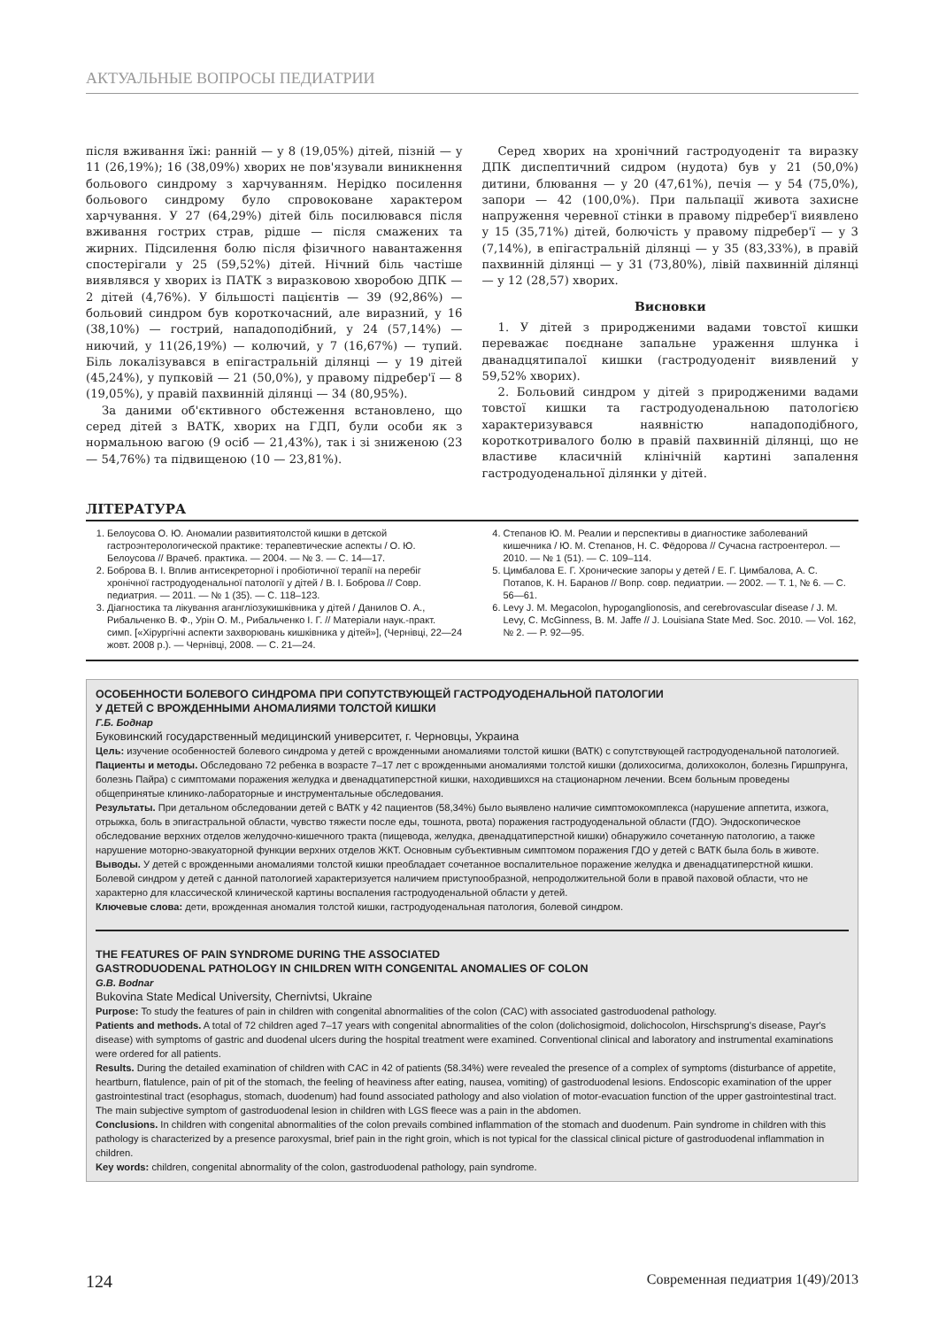АКТУАЛЬНЫЕ ВОПРОСЫ ПЕДИАТРИИ
після вживання їжі: ранній — у 8 (19,05%) дітей, пізній — у 11 (26,19%); 16 (38,09%) хворих не пов'язували виникнення больового синдрому з харчуванням. Нерідко посилення больового синдрому було спровоковане характером харчування. У 27 (64,29%) дітей біль посилювався після вживання гострих страв, рідше — після смажених та жирних. Підсилення болю після фізичного навантаження спостерігали у 25 (59,52%) дітей. Нічний біль частіше виявлявся у хворих із ПАТК з виразковою хворобою ДПК — 2 дітей (4,76%). У більшості пацієнтів — 39 (92,86%) — больовий синдром був короткочасний, але виразний, у 16 (38,10%) — гострий, нападоподібний, у 24 (57,14%) — ниючий, у 11(26,19%) — колючий, у 7 (16,67%) — тупий. Біль локалізувався в епігастральній ділянці — у 19 дітей (45,24%), у пупковій — 21 (50,0%), у правому підребер'ї — 8 (19,05%), у правій пахвинній ділянці — 34 (80,95%).
За даними об'єктивного обстеження встановлено, що серед дітей з ВАТК, хворих на ГДП, були особи як з нормальною вагою (9 осіб — 21,43%), так і зі зниженою (23 — 54,76%) та підвищеною (10 — 23,81%).
Серед хворих на хронічний гастродуоденіт та виразку ДПК диспептичний сидром (нудота) був у 21 (50,0%) дитини, блювання — у 20 (47,61%), печія — у 54 (75,0%), запори — 42 (100,0%). При пальпації живота захисне напруження черевної стінки в правому підребер'ї виявлено у 15 (35,71%) дітей, болючість у правому підребер'ї — у 3 (7,14%), в епігастральній ділянці — у 35 (83,33%), в правій пахвинній ділянці — у 31 (73,80%), лівій пахвинній ділянці — у 12 (28,57) хворих.
Висновки
1. У дітей з природженими вадами товстої кишки переважає поєднане запальне ураження шлунка і дванадцятипалої кишки (гастродуоденіт виявлений у 59,52% хворих).
2. Больовий синдром у дітей з природженими вадами товстої кишки та гастродуоденальною патологією характеризувався наявністю нападоподібного, короткотривалого болю в правій пахвинній ділянці, що не властиве класичній клінічній картині запалення гастродуоденальної ділянки у дітей.
ЛІТЕРАТУРА
1. Белоусова О. Ю. Аномалии развитиятолстой кишки в детской гастроэнтерологической практике: терапевтические аспекты / О. Ю. Белоусова // Врачеб. практика. — 2004. — № 3. — С. 14—17.
2. Боброва В. І. Вплив антисекреторної і пробіотичної терапії на перебіг хронічної гастродуоденальної патології у дітей / В. І. Боброва // Совр. педиатрия. — 2011. — № 1 (35). — С. 118–123.
3. Діагностика та лікування агангліозукишківника у дітей / Данилов О. А., Рибальченко В. Ф., Урін О. М., Рибальченко І. Г. // Матеріали наук.-практ. симп. [«Хірургічні аспекти захворювань кишківника у дітей»], (Чернівці, 22—24 жовт. 2008 р.). — Чернівці, 2008. — С. 21—24.
4. Степанов Ю. М. Реалии и перспективы в диагностике заболеваний кишечника / Ю. М. Степанов, Н. С. Фёдорова // Сучасна гастроентерол. — 2010. — № 1 (51). — С. 109–114.
5. Цимбалова Е. Г. Хронические запоры у детей / Е. Г. Цимбалова, А. С. Потапов, К. Н. Баранов // Вопр. совр. педиатрии. — 2002. — Т. 1, № 6. — С. 56—61.
6. Levy J. M. Megacolon, hypoganglionosis, and cerebrovascular disease / J. M. Levy, C. McGinness, B. M. Jaffe // J. Louisiana State Med. Soc. 2010. — Vol. 162, № 2. — P. 92—95.
ОСОБЕННОСТИ БОЛЕВОГО СИНДРОМА ПРИ СОПУТСТВУЮЩЕЙ ГАСТРОДУОДЕНАЛЬНОЙ ПАТОЛОГИИ
У ДЕТЕЙ С ВРОЖДЕННЫМИ АНОМАЛИЯМИ ТОЛСТОЙ КИШКИ
Г.Б. Боднар
Буковинский государственный медицинский университет, г. Черновцы, Украина
Цель: изучение особенностей болевого синдрома у детей с врожденными аномалиями толстой кишки (ВАТК) с сопутствующей гастродуоденальной патологией.
Пациенты и методы. Обследовано 72 ребенка в возрасте 7–17 лет с врожденными аномалиями толстой кишки (долихосигма, долихоколон, болезнь Гиршпрунга, болезнь Пайра) с симптомами поражения желудка и двенадцатиперстной кишки, находившихся на стационарном лечении. Всем больным проведены общепринятые клинико-лабораторные и инструментальные обследования.
Результаты. При детальном обследовании детей с ВАТК у 42 пациентов (58,34%) было выявлено наличие симптомокомплекса (нарушение аппетита, изжога, отрыжка, боль в эпигастральной области, чувство тяжести после еды, тошнота, рвота) поражения гастродуоденальной области (ГДО). Эндоскопическое обследование верхних отделов желудочно-кишечного тракта (пищевода, желудка, двенадцатиперстной кишки) обнаружило сочетанную патологию, а также нарушение моторно-эвакуаторной функции верхних отделов ЖКТ. Основным субъективным симптомом поражения ГДО у детей с ВАТК была боль в животе.
Выводы. У детей с врожденными аномалиями толстой кишки преобладает сочетанное воспалительное поражение желудка и двенадцатиперстной кишки. Болевой синдром у детей с данной патологией характеризуется наличием приступообразной, непродолжительной боли в правой паховой области, что не характерно для классической клинической картины воспаления гастродуоденальной области у детей.
Ключевые слова: дети, врожденная аномалия толстой кишки, гастродуоденальная патология, болевой синдром.
THE FEATURES OF PAIN SYNDROME DURING THE ASSOCIATED
GASTRODUODENAL PATHOLOGY IN CHILDREN WITH CONGENITAL ANOMALIES OF COLON
G.B. Bodnar
Bukovina State Medical University, Chernivtsi, Ukraine
Purpose: To study the features of pain in children with congenital abnormalities of the colon (CAC) with associated gastroduodenal pathology.
Patients and methods. A total of 72 children aged 7–17 years with congenital abnormalities of the colon (dolichosigmoid, dolichocolon, Hirschsprung's disease, Payr's disease) with symptoms of gastric and duodenal ulcers during the hospital treatment were examined. Conventional clinical and laboratory and instrumental examinations were ordered for all patients.
Results. During the detailed examination of children with CAC in 42 of patients (58.34%) were revealed the presence of a complex of symptoms (disturbance of appetite, heartburn, flatulence, pain of pit of the stomach, the feeling of heaviness after eating, nausea, vomiting) of gastroduodenal lesions. Endoscopic examination of the upper gastrointestinal tract (esophagus, stomach, duodenum) had found associated pathology and also violation of motor-evacuation function of the upper gastrointestinal tract. The main subjective symptom of gastroduodenal lesion in children with LGS fleece was a pain in the abdomen.
Conclusions. In children with congenital abnormalities of the colon prevails combined inflammation of the stomach and duodenum. Pain syndrome in children with this pathology is characterized by a presence paroxysmal, brief pain in the right groin, which is not typical for the classical clinical picture of gastroduodenal inflammation in children.
Key words: children, congenital abnormality of the colon, gastroduodenal pathology, pain syndrome.
124 Современная педиатрия 1(49)/2013